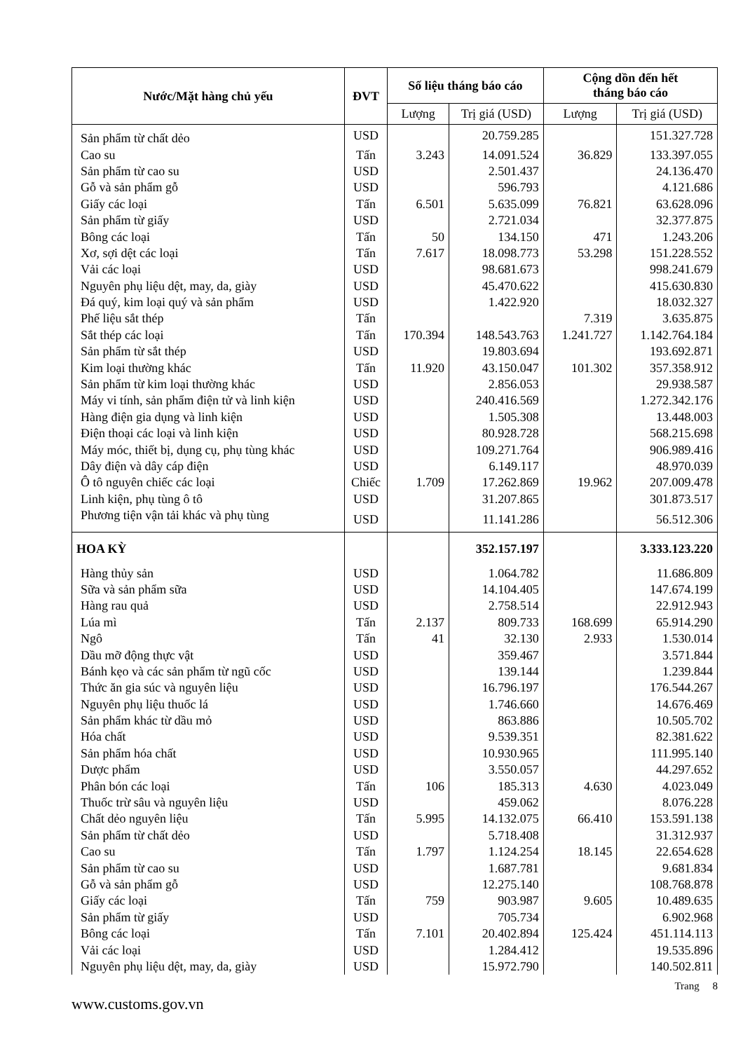| Nước/Mặt hàng chủ yếu | ĐVT | Số liệu tháng báo cáo | | Cộng dồn đến hết tháng báo cáo | |
| --- | --- | --- | --- | --- | --- |
| | | Lượng | Trị giá (USD) | Lượng | Trị giá (USD) |
| Sản phẩm từ chất dẻo | USD | | 20.759.285 | | 151.327.728 |
| Cao su | Tấn | 3.243 | 14.091.524 | 36.829 | 133.397.055 |
| Sản phẩm từ cao su | USD | | 2.501.437 | | 24.136.470 |
| Gỗ và sản phẩm gỗ | USD | | 596.793 | | 4.121.686 |
| Giấy các loại | Tấn | 6.501 | 5.635.099 | 76.821 | 63.628.096 |
| Sản phẩm từ giấy | USD | | 2.721.034 | | 32.377.875 |
| Bông các loại | Tấn | 50 | 134.150 | 471 | 1.243.206 |
| Xơ, sợi dệt các loại | Tấn | 7.617 | 18.098.773 | 53.298 | 151.228.552 |
| Vải các loại | USD | | 98.681.673 | | 998.241.679 |
| Nguyên phụ liệu dệt, may, da, giày | USD | | 45.470.622 | | 415.630.830 |
| Đá quý, kim loại quý và sản phẩm | USD | | 1.422.920 | | 18.032.327 |
| Phế liệu sắt thép | Tấn | | | 7.319 | 3.635.875 |
| Sắt thép các loại | Tấn | 170.394 | 148.543.763 | 1.241.727 | 1.142.764.184 |
| Sản phẩm từ sắt thép | USD | | 19.803.694 | | 193.692.871 |
| Kim loại thường khác | Tấn | 11.920 | 43.150.047 | 101.302 | 357.358.912 |
| Sản phẩm từ kim loại thường khác | USD | | 2.856.053 | | 29.938.587 |
| Máy vi tính, sản phẩm điện tử và linh kiện | USD | | 240.416.569 | | 1.272.342.176 |
| Hàng điện gia dụng và linh kiện | USD | | 1.505.308 | | 13.448.003 |
| Điện thoại các loại và linh kiện | USD | | 80.928.728 | | 568.215.698 |
| Máy móc, thiết bị, dụng cụ, phụ tùng khác | USD | | 109.271.764 | | 906.989.416 |
| Dây điện và dây cáp điện | USD | | 6.149.117 | | 48.970.039 |
| Ô tô nguyên chiếc các loại | Chiếc | 1.709 | 17.262.869 | 19.962 | 207.009.478 |
| Linh kiện, phụ tùng ô tô | USD | | 31.207.865 | | 301.873.517 |
| Phương tiện vận tải khác và phụ tùng | USD | | 11.141.286 | | 56.512.306 |
| HOA KỲ | | | 352.157.197 | | 3.333.123.220 |
| Hàng thủy sản | USD | | 1.064.782 | | 11.686.809 |
| Sữa và sản phẩm sữa | USD | | 14.104.405 | | 147.674.199 |
| Hàng rau quả | USD | | 2.758.514 | | 22.912.943 |
| Lúa mì | Tấn | 2.137 | 809.733 | 168.699 | 65.914.290 |
| Ngô | Tấn | 41 | 32.130 | 2.933 | 1.530.014 |
| Dầu mỡ động thực vật | USD | | 359.467 | | 3.571.844 |
| Bánh kẹo và các sản phẩm từ ngũ cốc | USD | | 139.144 | | 1.239.844 |
| Thức ăn gia súc và nguyên liệu | USD | | 16.796.197 | | 176.544.267 |
| Nguyên phụ liệu thuốc lá | USD | | 1.746.660 | | 14.676.469 |
| Sản phẩm khác từ dầu mỏ | USD | | 863.886 | | 10.505.702 |
| Hóa chất | USD | | 9.539.351 | | 82.381.622 |
| Sản phẩm hóa chất | USD | | 10.930.965 | | 111.995.140 |
| Dược phẩm | USD | | 3.550.057 | | 44.297.652 |
| Phân bón các loại | Tấn | 106 | 185.313 | 4.630 | 4.023.049 |
| Thuốc trừ sâu và nguyên liệu | USD | | 459.062 | | 8.076.228 |
| Chất dẻo nguyên liệu | Tấn | 5.995 | 14.132.075 | 66.410 | 153.591.138 |
| Sản phẩm từ chất dẻo | USD | | 5.718.408 | | 31.312.937 |
| Cao su | Tấn | 1.797 | 1.124.254 | 18.145 | 22.654.628 |
| Sản phẩm từ cao su | USD | | 1.687.781 | | 9.681.834 |
| Gỗ và sản phẩm gỗ | USD | | 12.275.140 | | 108.768.878 |
| Giấy các loại | Tấn | 759 | 903.987 | 9.605 | 10.489.635 |
| Sản phẩm từ giấy | USD | | 705.734 | | 6.902.968 |
| Bông các loại | Tấn | 7.101 | 20.402.894 | 125.424 | 451.114.113 |
| Vải các loại | USD | | 1.284.412 | | 19.535.896 |
| Nguyên phụ liệu dệt, may, da, giày | USD | | 15.972.790 | | 140.502.811 |
Trang 8
www.customs.gov.vn